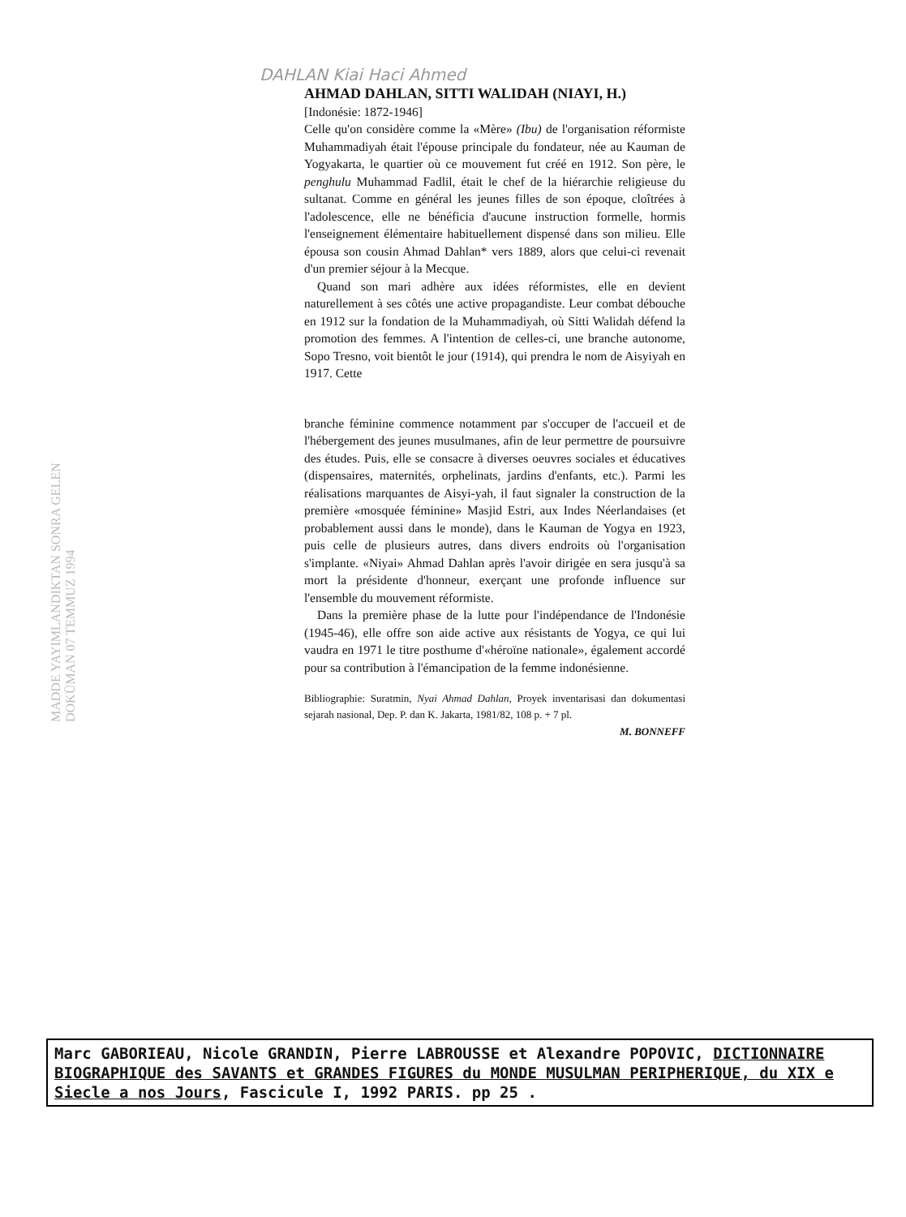DAHLAN Kiai Haci Ahmed
MADDE YAYIMLANDIKTAN SONRA GELEN DOKÜMAN 07 TEMMUZ 1994
AHMAD DAHLAN, SITTI WALIDAH (NIAYI, H.)
[Indonésie: 1872-1946]
Celle qu'on considère comme la «Mère» (Ibu) de l'organisation réformiste Muhammadiyah était l'épouse principale du fondateur, née au Kauman de Yogyakarta, le quartier où ce mouvement fut créé en 1912. Son père, le penghulu Muhammad Fadlil, était le chef de la hiérarchie religieuse du sultanat. Comme en général les jeunes filles de son époque, cloîtrées à l'adolescence, elle ne bénéficia d'aucune instruction formelle, hormis l'enseignement élémentaire habituellement dispensé dans son milieu. Elle épousa son cousin Ahmad Dahlan* vers 1889, alors que celui-ci revenait d'un premier séjour à la Mecque.
Quand son mari adhère aux idées réformistes, elle en devient naturellement à ses côtés une active propagandiste. Leur combat débouche en 1912 sur la fondation de la Muhammadiyah, où Sitti Walidah défend la promotion des femmes. A l'intention de celles-ci, une branche autonome, Sopo Tresno, voit bientôt le jour (1914), qui prendra le nom de Aisyiyah en 1917. Cette
branche féminine commence notamment par s'occuper de l'accueil et de l'hébergement des jeunes musulmanes, afin de leur permettre de poursuivre des études. Puis, elle se consacre à diverses oeuvres sociales et éducatives (dispensaires, maternités, orphelinats, jardins d'enfants, etc.). Parmi les réalisations marquantes de Aisyi-yah, il faut signaler la construction de la première «mosquée féminine» Masjid Estri, aux Indes Néerlandaises (et probablement aussi dans le monde), dans le Kauman de Yogya en 1923, puis celle de plusieurs autres, dans divers endroits où l'organisation s'implante. «Niyai» Ahmad Dahlan après l'avoir dirigée en sera jusqu'à sa mort la présidente d'honneur, exerçant une profonde influence sur l'ensemble du mouvement réformiste.
Dans la première phase de la lutte pour l'indépendance de l'Indonésie (1945-46), elle offre son aide active aux résistants de Yogya, ce qui lui vaudra en 1971 le titre posthume d'«héroïne nationale», également accordé pour sa contribution à l'émancipation de la femme indonésienne.
Bibliographie: Suratmin, Nyai Ahmad Dahlan, Proyek inventarisasi dan dokumentasi sejarah nasional, Dep. P. dan K. Jakarta, 1981/82, 108 p. + 7 pl.
M. BONNEFF
Marc GABORIEAU, Nicole GRANDIN, Pierre LABROUSSE et Alexandre POPOVIC, DICTIONNAIRE BIOGRAPHIQUE des SAVANTS et GRANDES FIGURES du MONDE MUSULMAN PERIPHERIQUE, du XIX e Siecle a nos Jours, Fascicule I, 1992 PARIS. pp 25 .